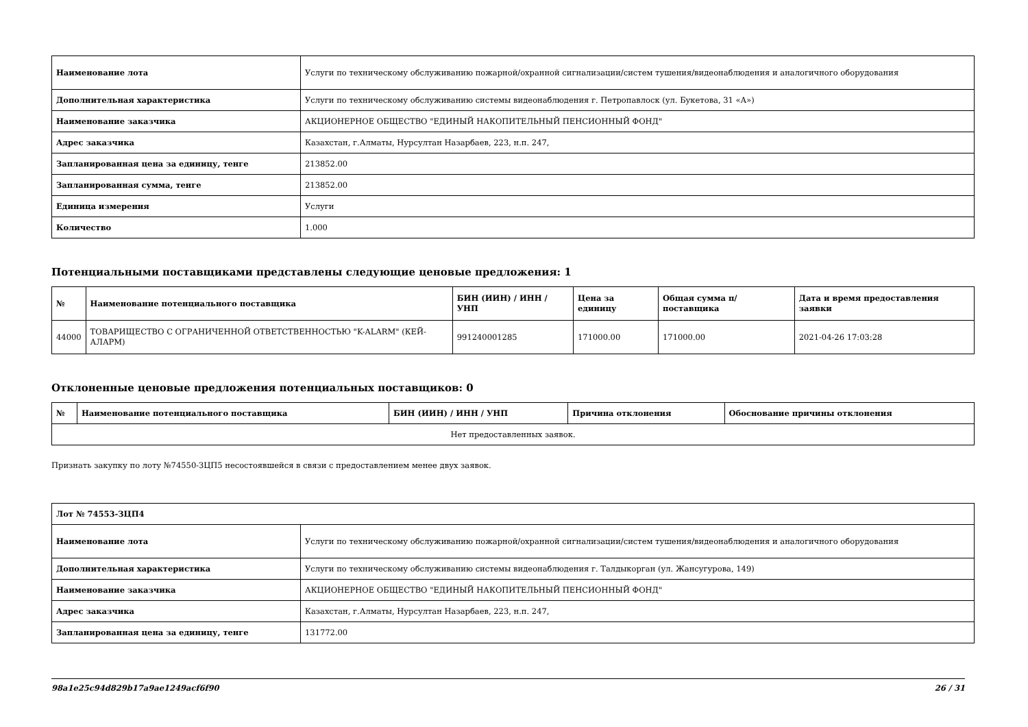| Наименование лота | Услуги по техническому обслуживанию пожарной/охранной сигнализации/систем тушения/видеонаблюдения и аналогичного оборудования |
| Дополнительная характеристика | Услуги по техническому обслуживанию системы видеонаблюдения г. Петропавлоск (ул. Букетова, 31 «А») |
| Наименование заказчика | АКЦИОНЕРНОЕ ОБЩЕСТВО "ЕДИНЫЙ НАКОПИТЕЛЬНЫЙ ПЕНСИОННЫЙ ФОНД" |
| Адрес заказчика | Казахстан, г.Алматы, Нурсултан Назарбаев, 223, н.п. 247, |
| Запланированная цена за единицу, тенге | 213852.00 |
| Запланированная сумма, тенге | 213852.00 |
| Единица измерения | Услуги |
| Количество | 1.000 |
Потенциальными поставщиками представлены следующие ценовые предложения: 1
| № | Наименование потенциального поставщика | БИН (ИИН) / ИНН / УНП | Цена за единицу | Общая сумма п/поставщика | Дата и время предоставления заявки |
| --- | --- | --- | --- | --- | --- |
| 44000 | ТОВАРИЩЕСТВО С ОГРАНИЧЕННОЙ ОТВЕТСТВЕННОСТЬЮ "K-ALARM" (КЕЙ-АЛАРМ) | 991240001285 | 171000.00 | 171000.00 | 2021-04-26 17:03:28 |
Отклоненные ценовые предложения потенциальных поставщиков: 0
| № | Наименование потенциального поставщика | БИН (ИИН) / ИНН / УНП | Причина отклонения | Обоснование причины отклонения |
| --- | --- | --- | --- | --- |
| Нет предоставленных заявок. | | | | |
Признать закупку по лоту №74550-ЗЦП5 несостоявшейся в связи с предоставлением менее двух заявок.
| Лот № 74553-ЗЦП4 | |
| Наименование лота | Услуги по техническому обслуживанию пожарной/охранной сигнализации/систем тушения/видеонаблюдения и аналогичного оборудования |
| Дополнительная характеристика | Услуги по техническому обслуживанию системы видеонаблюдения г. Талдыкорган (ул. Жансугурова, 149) |
| Наименование заказчика | АКЦИОНЕРНОЕ ОБЩЕСТВО "ЕДИНЫЙ НАКОПИТЕЛЬНЫЙ ПЕНСИОННЫЙ ФОНД" |
| Адрес заказчика | Казахстан, г.Алматы, Нурсултан Назарбаев, 223, н.п. 247, |
| Запланированная цена за единицу, тенге | 131772.00 |
98a1e25c94d829b17a9ae1249acf6f90 26 / 31